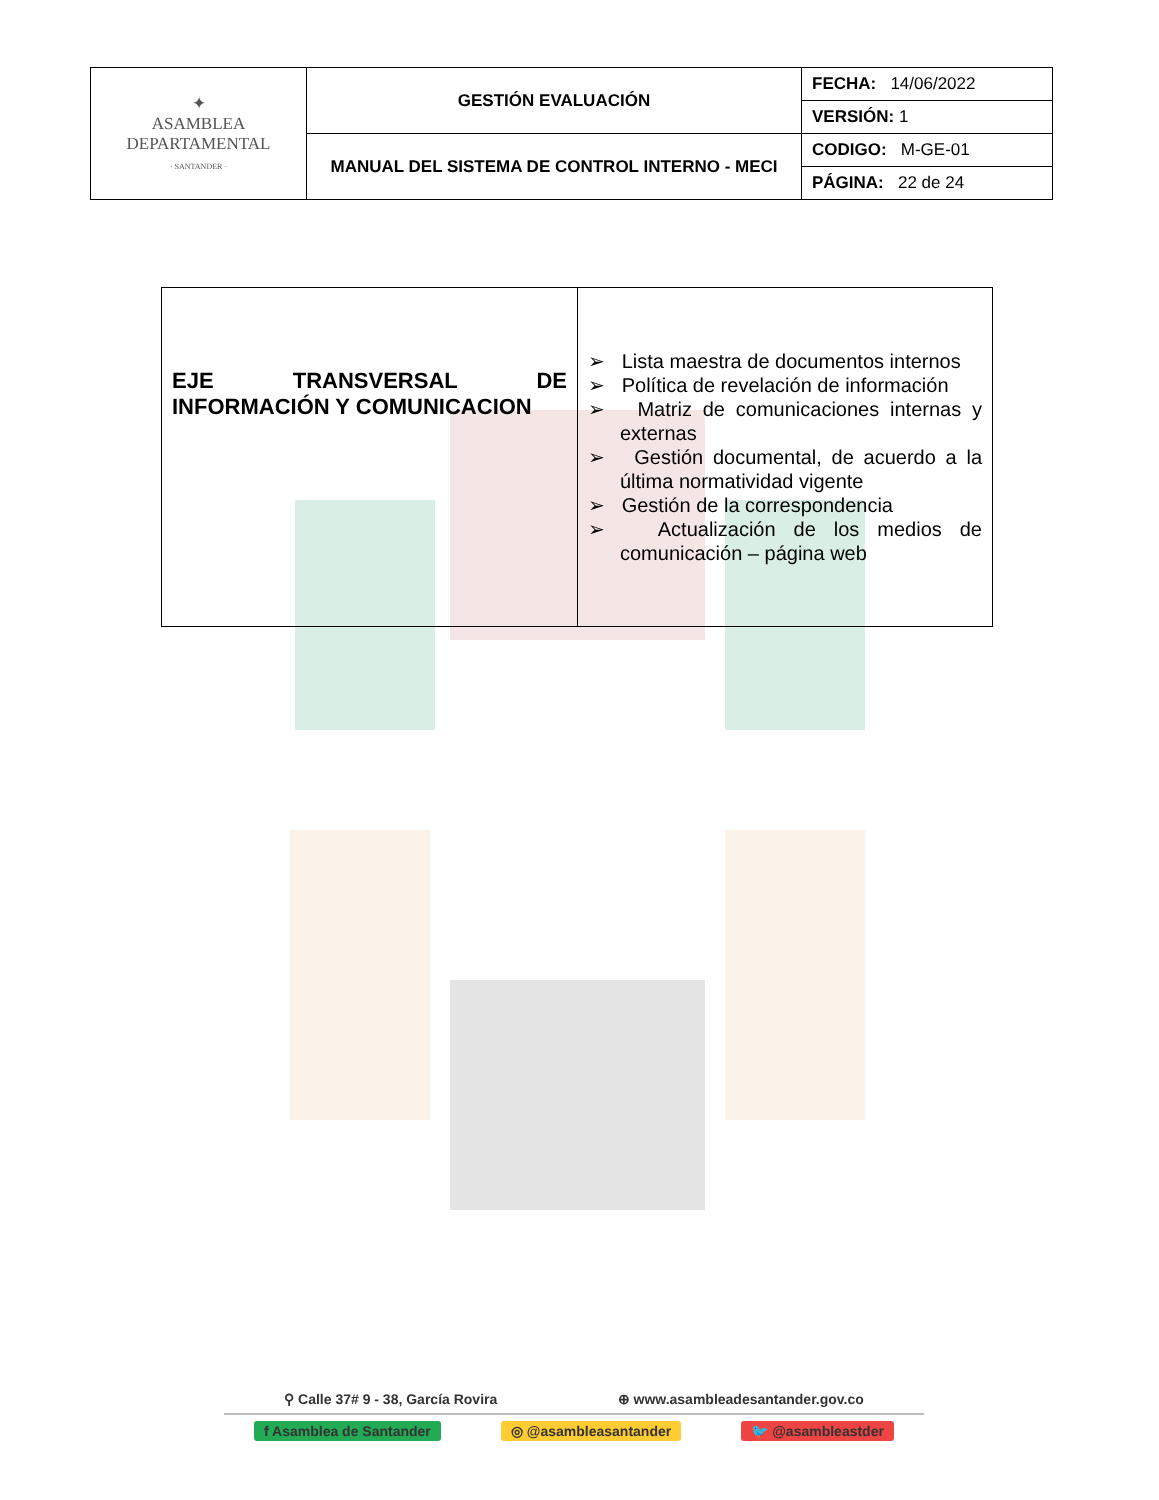| ✦ ASAMBLEA DEPARTAMENTAL · SANTANDER · | GESTIÓN EVALUACIÓN | FECHA: 14/06/2022 |
| | | VERSIÓN: 1 |
| | MANUAL DEL SISTEMA DE CONTROL INTERNO - MECI | CODIGO: M-GE-01 |
| | | PÁGINA: 22 de 24 |
| EJE TRANSVERSAL DE INFORMACIÓN Y COMUNICACION | ➢ Lista maestra de documentos internos ➢ Política de revelación de información ➢ Matriz de comunicaciones internas y externas ➢ Gestión documental, de acuerdo a la última normatividad vigente ➢ Gestión de la correspondencia ➢ Actualización de los medios de comunicación – página web |
⚲ Calle 37# 9 - 38, García Rovira ⊕ www.asambleadesantander.gov.co
f Asamblea de Santander ◎ @asambleasantander 🐦 @asambleastder